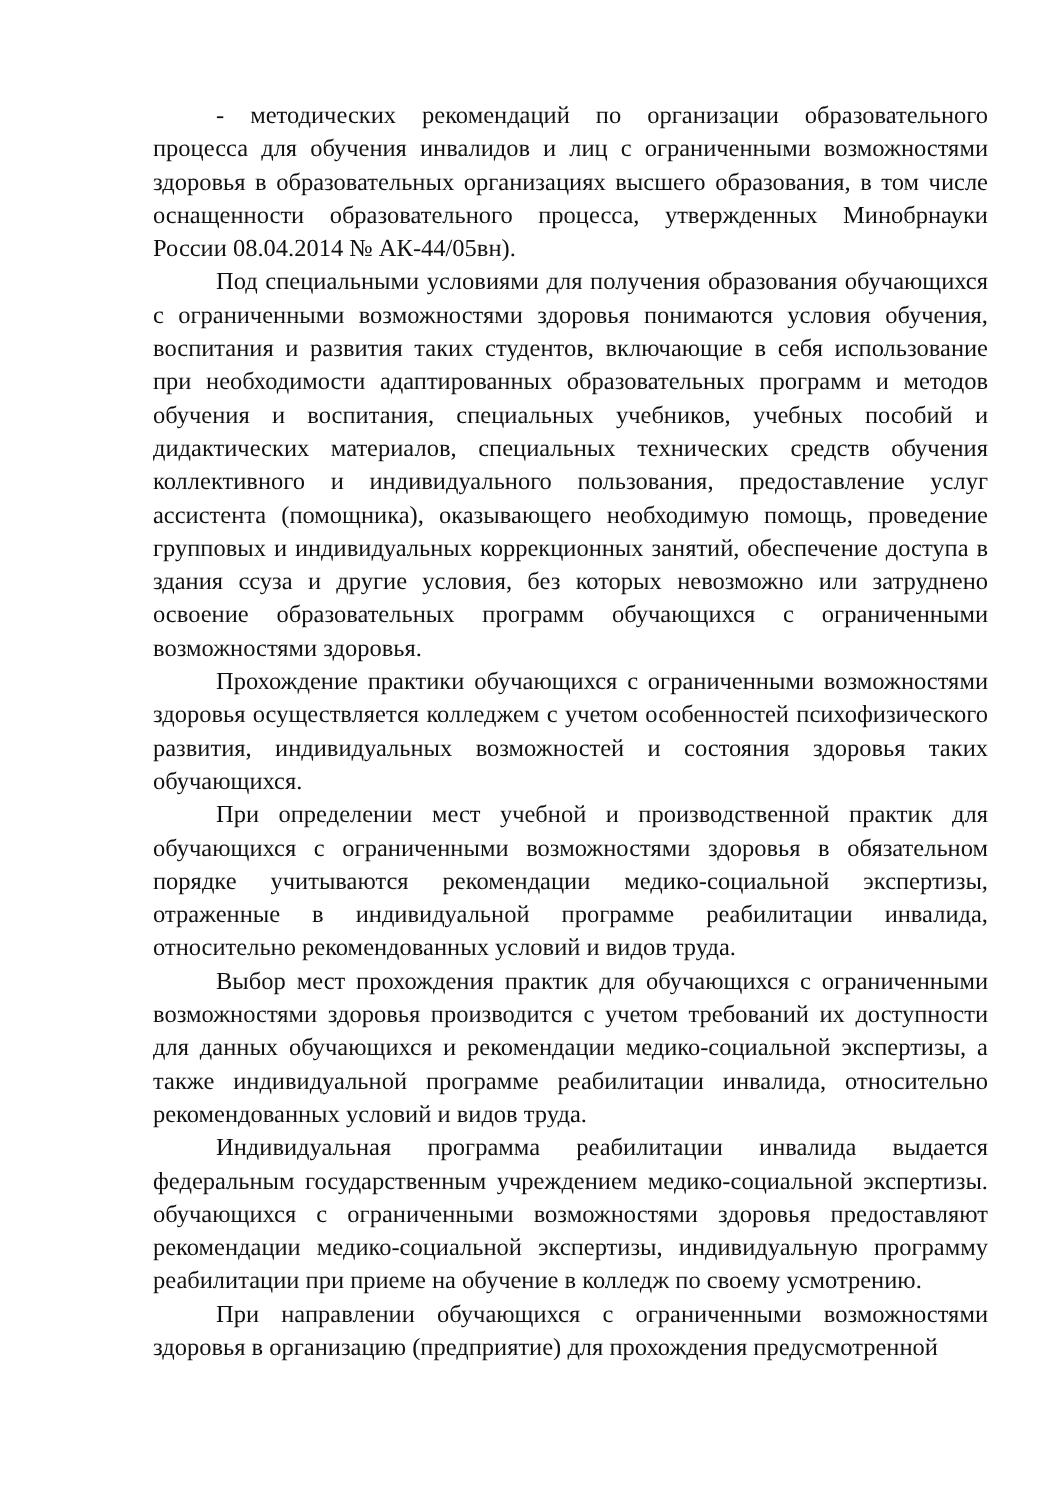- методических рекомендаций по организации образовательного процесса для обучения инвалидов и лиц с ограниченными возможностями здоровья в образовательных организациях высшего образования, в том числе оснащенности образовательного процесса, утвержденных Минобрнауки России 08.04.2014 № АК-44/05вн).
Под специальными условиями для получения образования обучающихся с ограниченными возможностями здоровья понимаются условия обучения, воспитания и развития таких студентов, включающие в себя использование при необходимости адаптированных образовательных программ и методов обучения и воспитания, специальных учебников, учебных пособий и дидактических материалов, специальных технических средств обучения коллективного и индивидуального пользования, предоставление услуг ассистента (помощника), оказывающего необходимую помощь, проведение групповых и индивидуальных коррекционных занятий, обеспечение доступа в здания ссуза и другие условия, без которых невозможно или затруднено освоение образовательных программ обучающихся с ограниченными возможностями здоровья.
Прохождение практики обучающихся с ограниченными возможностями здоровья осуществляется колледжем с учетом особенностей психофизического развития, индивидуальных возможностей и состояния здоровья таких обучающихся.
При определении мест учебной и производственной практик для обучающихся с ограниченными возможностями здоровья в обязательном порядке учитываются рекомендации медико-социальной экспертизы, отраженные в индивидуальной программе реабилитации инвалида, относительно рекомендованных условий и видов труда.
Выбор мест прохождения практик для обучающихся с ограниченными возможностями здоровья производится с учетом требований их доступности для данных обучающихся и рекомендации медико-социальной экспертизы, а также индивидуальной программе реабилитации инвалида, относительно рекомендованных условий и видов труда.
Индивидуальная программа реабилитации инвалида выдается федеральным государственным учреждением медико-социальной экспертизы. обучающихся с ограниченными возможностями здоровья предоставляют рекомендации медико-социальной экспертизы, индивидуальную программу реабилитации при приеме на обучение в колледж по своему усмотрению.
При направлении обучающихся с ограниченными возможностями здоровья в организацию (предприятие) для прохождения предусмотренной